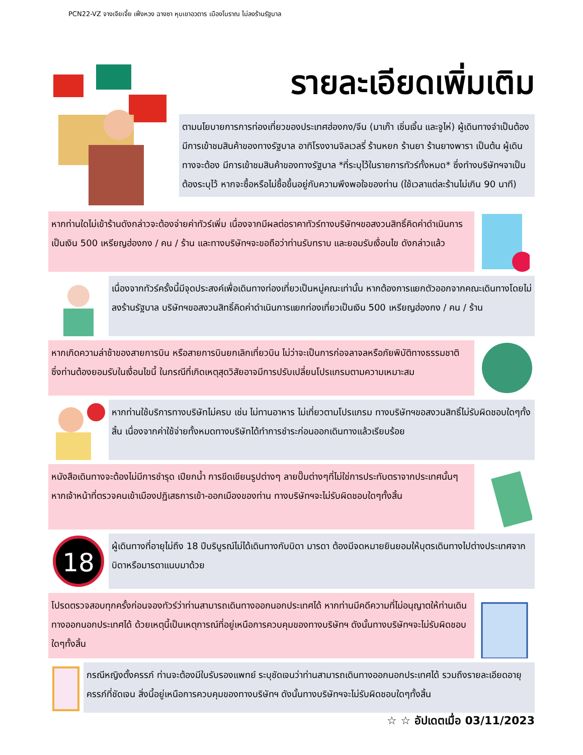PCN22-VZ จางเจียเจี้ย เฟิ่งหวง ฉางซา หุบเขาอวตาร เมืองโบราณ ไม่ลงร้านรัฐบาล
รายละเอียดเพิ่มเติม
ตามนโยบายการการท่องเที่ยวของประเทศฮ่องกง/จีน (มาเก๊า เซิ่นเจิ้น และจูไห่) ผู้เดินทางจำเป็นต้องมีการเข้าชมสินค้าของทางรัฐบาล อาทิโรงงานจิลเวลรี่ ร้านหยก ร้านยา ร้านยางพารา เป็นต้น ผู้เดินทางจะต้อง มีการเข้าชมสินค้าของทางรัฐบาล *ที่ระบุไว้ในรายการทัวร์ทั้งหมด* ซึ่งทำงบริษัทฯจาเป็นต้องระบุไว้ หากจะซื้อหรือไม่ซื้อขึ้นอยู่กับความพึงพอใจของท่าน (ใช้เวลาแต่ละร้านไม่เกิน 90 นาที)
หากท่านใดไม่เข้าร้านดังกล่าวจะต้องจ่ายค่าทัวร์เพิ่ม เนื่องจากมีผลต่อราคาทัวร์ทางบริษัทฯขอสงวนสิทธิ์คิดค่าดำเนินการเป็นเงิน 500 เหรียญฮ่องกง / คน / ร้าน และทางบริษัทฯจะขอถือว่าท่านรับทราบ และยอมรับเงื่อนไข ดังกล่าวแล้ว
เนื่องจากทัวร์ครั้งนี้มีจุดประสงค์เพื่อเดินทางท่องเที่ยวเป็นหมู่คณะเท่านั้น หากต้องการแยกตัวออกจากคณะเดินทางโดยไม่ลงร้านรัฐบาล บริษัทฯขอสงวนสิทธิ์คิดค่าดำเนินการแยกท่องเที่ยวเป็นเงิน 500 เหรียญฮ่องกง / คน / ร้าน
หากเกิดความล่าช้าของสายการบิน หรือสายการบินยกเลิกเที่ยวบิน ไม่ว่าจะเป็นการก่อจลาจลหรือภัยพิบัติทางธรรมชาติ ซึ่งท่านต้องยอมรับในเงื่อนไขนี้ ในกรณีที่เกิดเหตุสุดวิสัยอาจมีการปรับเปลี่ยนโปรแกรมตามความเหมาะสม
หากท่านใช้บริการทางบริษัทไม่ครบ เช่น ไม่ทานอาหาร ไม่เที่ยวตามโปรแกรม ทางบริษัทฯขอสงวนสิทธิ์ไม่รับผิดชอบใดๆทั้งสิ้น เนื่องจากค่าใช้จ่ายทั้งหมดทางบริษัทได้ทำการชำระก่อนออกเดินทางแล้วเรียบร้อย
หนังสือเดินทางจะต้องไม่มีการชำรุด เปียกน้ำ การขีดเขียนรูปต่างๆ ลายปั๊มต่างๆที่ไม่ใช่การประทับตราจากประเทศนั้นๆ หากเจ้าหน้าที่ตรวจคนเข้าเมืองปฏิเสธการเข้า-ออกเมืองของท่าน ทางบริษัทฯจะไม่รับผิดชอบใดๆทั้งสิ้น
18
ผู้เดินทางที่อายุไม่ถึง 18 ปีบริบูรณ์ไม่ได้เดินทางกับบิดา มารดา ต้องมีจดหมายยินยอมให้บุตรเดินทางไปต่างประเทศจากบิดาหรือมารดาแนบมาด้วย
โปรดตรวจสอบทุกครั้งก่อนจองทัวร์ว่าท่านสามารถเดินทางออกนอกประเทศได้ หากท่านมีคดีความที่ไม่อนุญาตให้ท่านเดินทางออกนอกประเทศได้ ด้วยเหตุนี้เป็นเหตุการณ์ที่อยู่เหนือการควบคุมของทางบริษัทฯ ดังนั้นทางบริษัทฯจะไม่รับผิดชอบใดๆทั้งสิ้น
กรณีหญิงตั้งครรภ์ ท่านจะต้องมีใบรับรองแพทย์ ระบุชัดเจนว่าท่านสามารถเดินทางออกนอกประเทศได้ รวมถึงรายละเอียดอายุครรภ์ที่ชัดเจน สิ่งนี้อยู่เหนือการควบคุมของทางบริษัทฯ ดังนั้นทางบริษัทฯจะไม่รับผิดชอบใดๆทั้งสิ้น
☆ ☆ อัปเดตเมื่อ 03/11/2023